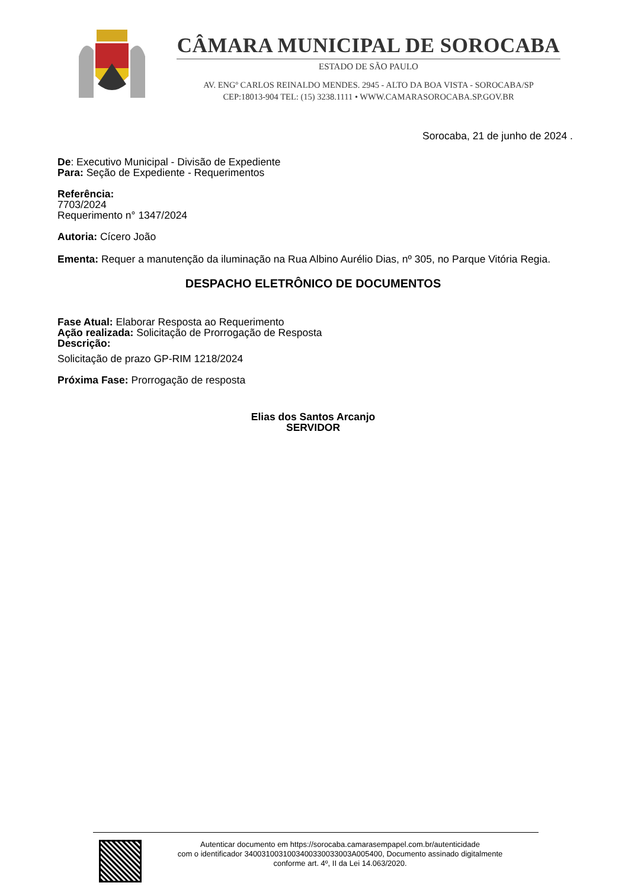CÂMARA MUNICIPAL DE SOROCABA
ESTADO DE SÃO PAULO
AV. ENGº CARLOS REINALDO MENDES. 2945 - ALTO DA BOA VISTA - SOROCABA/SP
CEP:18013-904 TEL: (15) 3238.1111 • WWW.CAMARASOROCABA.SP.GOV.BR
Sorocaba, 21 de junho de 2024 .
De: Executivo Municipal - Divisão de Expediente
Para: Seção de Expediente - Requerimentos
Referência:
7703/2024
Requerimento n° 1347/2024
Autoria: Cícero João
Ementa: Requer a manutenção da iluminação na Rua Albino Aurélio Dias, nº 305, no Parque Vitória Regia.
DESPACHO ELETRÔNICO DE DOCUMENTOS
Fase Atual: Elaborar Resposta ao Requerimento
Ação realizada: Solicitação de Prorrogação de Resposta
Descrição:
Solicitação de prazo GP-RIM 1218/2024
Próxima Fase: Prorrogação de resposta
Elias dos Santos Arcanjo
SERVIDOR
Autenticar documento em https://sorocaba.camarasempapel.com.br/autenticidade
com o identificador 3400310031003400330033003A005400, Documento assinado digitalmente
conforme art. 4º, II da Lei 14.063/2020.